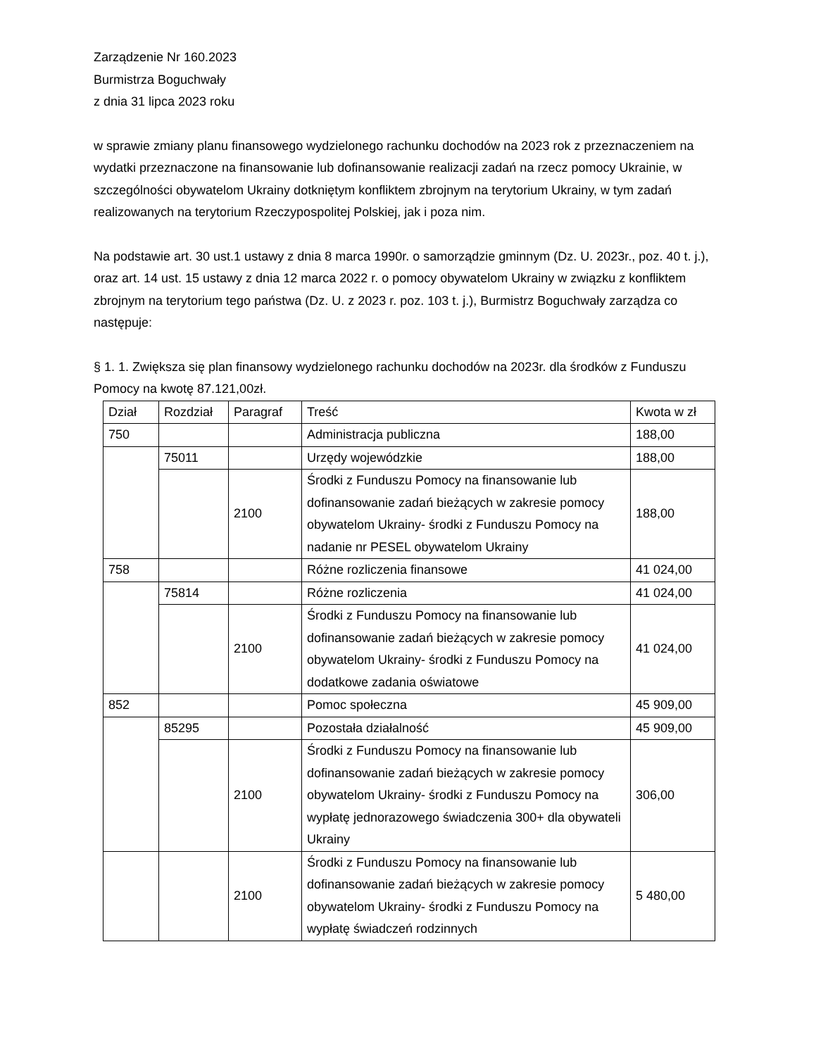Zarządzenie Nr 160.2023
Burmistrza Boguchwały
z dnia 31 lipca 2023 roku
w sprawie zmiany planu finansowego wydzielonego rachunku dochodów na 2023 rok z przeznaczeniem na wydatki przeznaczone na finansowanie lub dofinansowanie realizacji zadań na rzecz pomocy Ukrainie, w szczególności obywatelom Ukrainy dotkniętym konfliktem zbrojnym na terytorium Ukrainy, w tym zadań realizowanych na terytorium Rzeczypospolitej Polskiej, jak i poza nim.
Na podstawie art. 30 ust.1 ustawy z dnia 8 marca 1990r. o samorządzie gminnym (Dz. U. 2023r., poz. 40 t. j.), oraz art. 14 ust. 15 ustawy z dnia 12 marca 2022 r. o pomocy obywatelom Ukrainy w związku z konfliktem zbrojnym na terytorium tego państwa (Dz. U. z 2023 r. poz. 103 t. j.), Burmistrz Boguchwały zarządza co następuje:
§ 1. 1. Zwiększa się plan finansowy wydzielonego rachunku dochodów na 2023r. dla środków z Funduszu Pomocy na kwotę 87.121,00zł.
| Dział | Rozdział | Paragraf | Treść | Kwota w zł |
| 750 | | | Administracja publiczna | 188,00 |
| | 75011 | | Urzędy wojewódzkie | 188,00 |
| | | 2100 | Środki z Funduszu Pomocy na finansowanie lub dofinansowanie zadań bieżących w zakresie pomocy obywatelom Ukrainy- środki z Funduszu Pomocy na nadanie nr PESEL obywatelom Ukrainy | 188,00 |
| 758 | | | Różne rozliczenia finansowe | 41 024,00 |
| | 75814 | | Różne rozliczenia | 41 024,00 |
| | | 2100 | Środki z Funduszu Pomocy na finansowanie lub dofinansowanie zadań bieżących w zakresie pomocy obywatelom Ukrainy- środki z Funduszu Pomocy na dodatkowe zadania oświatowe | 41 024,00 |
| 852 | | | Pomoc społeczna | 45 909,00 |
| | 85295 | | Pozostała działalność | 45 909,00 |
| | | 2100 | Środki z Funduszu Pomocy na finansowanie lub dofinansowanie zadań bieżących w zakresie pomocy obywatelom Ukrainy- środki z Funduszu Pomocy na wypłatę jednorazowego świadczenia 300+ dla obywateli Ukrainy | 306,00 |
| | | 2100 | Środki z Funduszu Pomocy na finansowanie lub dofinansowanie zadań bieżących w zakresie pomocy obywatelom Ukrainy- środki z Funduszu Pomocy na wypłatę świadczeń rodzinnych | 5 480,00 |